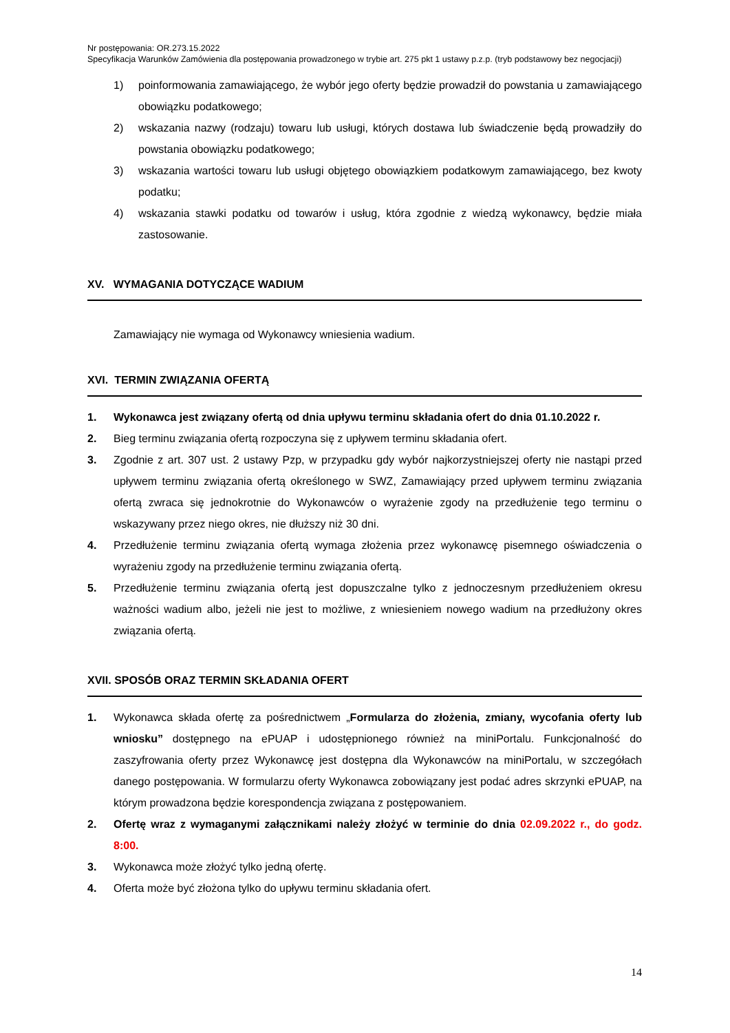Nr postępowania: OR.273.15.2022
Specyfikacja Warunków Zamówienia dla postępowania prowadzonego w trybie art. 275 pkt 1 ustawy p.z.p. (tryb podstawowy bez negocjacji)
1) poinformowania zamawiającego, że wybór jego oferty będzie prowadził do powstania u zamawiającego obowiązku podatkowego;
2) wskazania nazwy (rodzaju) towaru lub usługi, których dostawa lub świadczenie będą prowadziły do powstania obowiązku podatkowego;
3) wskazania wartości towaru lub usługi objętego obowiązkiem podatkowym zamawiającego, bez kwoty podatku;
4) wskazania stawki podatku od towarów i usług, która zgodnie z wiedzą wykonawcy, będzie miała zastosowanie.
XV. WYMAGANIA DOTYCZĄCE WADIUM
Zamawiający nie wymaga od Wykonawcy wniesienia wadium.
XVI. TERMIN ZWIĄZANIA OFERTĄ
1. Wykonawca jest związany ofertą od dnia upływu terminu składania ofert do dnia 01.10.2022 r.
2. Bieg terminu związania ofertą rozpoczyna się z upływem terminu składania ofert.
3. Zgodnie z art. 307 ust. 2 ustawy Pzp, w przypadku gdy wybór najkorzystniejszej oferty nie nastąpi przed upływem terminu związania ofertą określonego w SWZ, Zamawiający przed upływem terminu związania ofertą zwraca się jednokrotnie do Wykonawców o wyrażenie zgody na przedłużenie tego terminu o wskazywany przez niego okres, nie dłuższy niż 30 dni.
4. Przedłużenie terminu związania ofertą wymaga złożenia przez wykonawcę pisemnego oświadczenia o wyrażeniu zgody na przedłużenie terminu związania ofertą.
5. Przedłużenie terminu związania ofertą jest dopuszczalne tylko z jednoczesnym przedłużeniem okresu ważności wadium albo, jeżeli nie jest to możliwe, z wniesieniem nowego wadium na przedłużony okres związania ofertą.
XVII. SPOSÓB ORAZ TERMIN SKŁADANIA OFERT
1. Wykonawca składa ofertę za pośrednictwem „Formularza do złożenia, zmiany, wycofania oferty lub wniosku” dostępnego na ePUAP i udostępnionego również na miniPortalu. Funkcjonalność do zaszyfrowania oferty przez Wykonawcę jest dostępna dla Wykonawców na miniPortalu, w szczegółach danego postępowania. W formularzu oferty Wykonawca zobowiązany jest podać adres skrzynki ePUAP, na którym prowadzona będzie korespondencja związana z postępowaniem.
2. Ofertę wraz z wymaganymi załącznikami należy złożyć w terminie do dnia 02.09.2022 r., do godz. 8:00.
3. Wykonawca może złożyć tylko jedną ofertę.
4. Oferta może być złożona tylko do upływu terminu składania ofert.
14